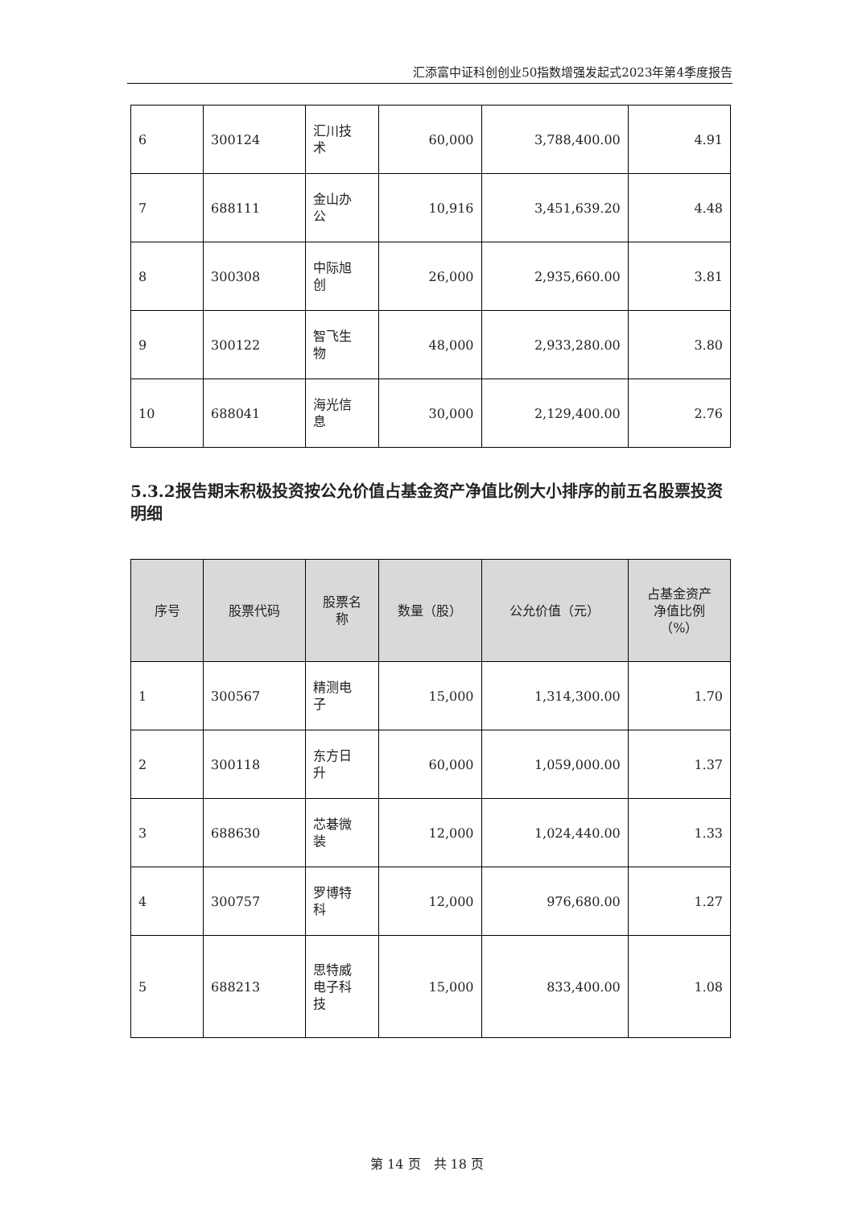汇添富中证科创创业50指数增强发起式2023年第4季度报告
| 6 | 300124 | 汇川技 术 | 60,000 | 3,788,400.00 | 4.91 |
| 7 | 688111 | 金山办 公 | 10,916 | 3,451,639.20 | 4.48 |
| 8 | 300308 | 中际旭 创 | 26,000 | 2,935,660.00 | 3.81 |
| 9 | 300122 | 智飞生 物 | 48,000 | 2,933,280.00 | 3.80 |
| 10 | 688041 | 海光信 息 | 30,000 | 2,129,400.00 | 2.76 |
5.3.2报告期末积极投资按公允价值占基金资产净值比例大小排序的前五名股票投资明细
| 序号 | 股票代码 | 股票名 称 | 数量（股） | 公允价值（元） | 占基金资产 净值比例 （%） |
| --- | --- | --- | --- | --- | --- |
| 1 | 300567 | 精测电 子 | 15,000 | 1,314,300.00 | 1.70 |
| 2 | 300118 | 东方日 升 | 60,000 | 1,059,000.00 | 1.37 |
| 3 | 688630 | 芯碁微 装 | 12,000 | 1,024,440.00 | 1.33 |
| 4 | 300757 | 罗博特 科 | 12,000 | 976,680.00 | 1.27 |
| 5 | 688213 | 思特威 电子科 技 | 15,000 | 833,400.00 | 1.08 |
第 14 页　共 18 页